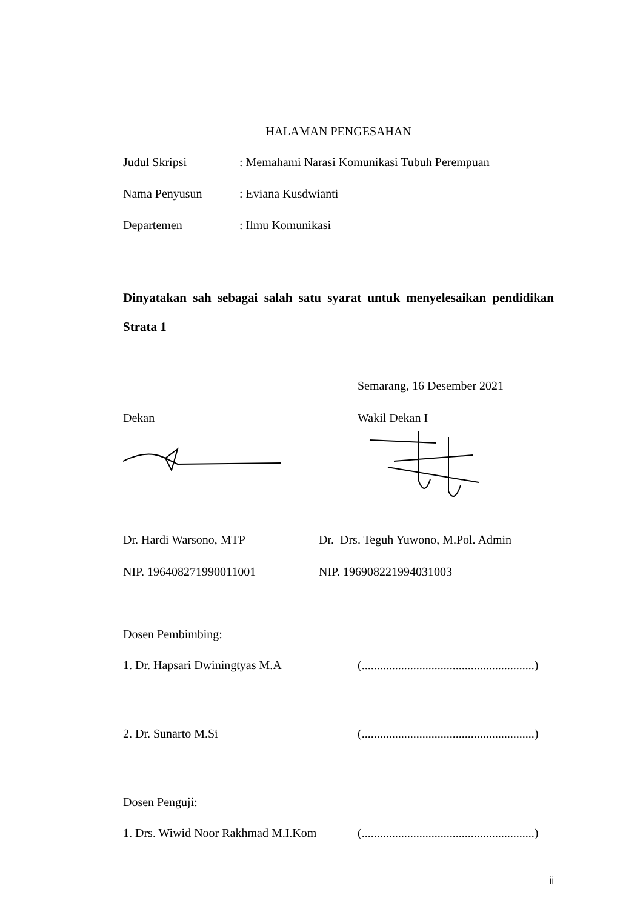HALAMAN PENGESAHAN
Judul Skripsi : Memahami Narasi Komunikasi Tubuh Perempuan
Nama Penyusun : Eviana Kusdwianti
Departemen : Ilmu Komunikasi
Dinyatakan sah sebagai salah satu syarat untuk menyelesaikan pendidikan Strata 1
Semarang, 16 Desember 2021
Dekan Wakil Dekan I
Dr. Hardi Warsono, MTP Dr. Drs. Teguh Yuwono, M.Pol. Admin
NIP. 196408271990011001 NIP. 196908221994031003
Dosen Pembimbing:
1. Dr. Hapsari Dwiningtyas M.A (.........................................................)
2. Dr. Sunarto M.Si (.........................................................)
Dosen Penguji:
1. Drs. Wiwid Noor Rakhmad M.I.Kom
(.........................................................)
ii